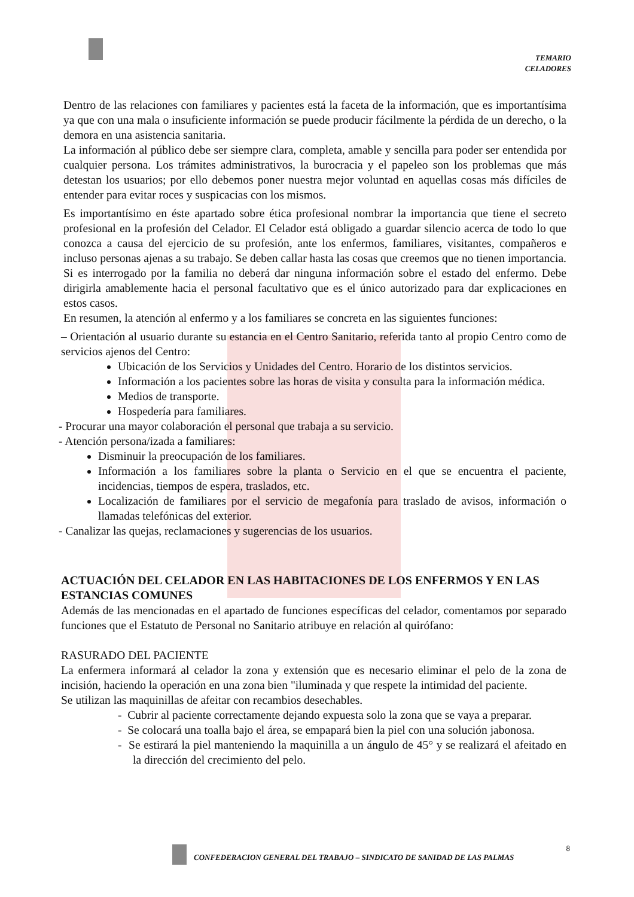TEMARIO
CELADORES
Dentro de las relaciones con familiares y pacientes está la faceta de la información, que es importantísima ya que con una mala o insuficiente información se puede producir fácilmente la pérdida de un derecho, o la demora en una asistencia sanitaria.
La información al público debe ser siempre clara, completa, amable y sencilla para poder ser entendida por cualquier persona. Los trámites administrativos, la burocracia y el papeleo son los problemas que más detestan los usuarios; por ello debemos poner nuestra mejor voluntad en aquellas cosas más difíciles de entender para evitar roces y suspicacias con los mismos.
Es importantísimo en éste apartado sobre ética profesional nombrar la importancia que tiene el secreto profesional en la profesión del Celador. El Celador está obligado a guardar silencio acerca de todo lo que conozca a causa del ejercicio de su profesión, ante los enfermos, familiares, visitantes, compañeros e incluso personas ajenas a su trabajo. Se deben callar hasta las cosas que creemos que no tienen importancia.
Si es interrogado por la familia no deberá dar ninguna información sobre el estado del enfermo. Debe dirigirla amablemente hacia el personal facultativo que es el único autorizado para dar explicaciones en estos casos.
En resumen, la atención al enfermo y a los familiares se concreta en las siguientes funciones:
– Orientación al usuario durante su estancia en el Centro Sanitario, referida tanto al propio Centro como de servicios ajenos del Centro:
Ubicación de los Servicios y Unidades del Centro. Horario de los distintos servicios.
Información a los pacientes sobre las horas de visita y consulta para la información médica.
Medios de transporte.
Hospedería para familiares.
- Procurar una mayor colaboración el personal que trabaja a su servicio.
- Atención persona/izada a familiares:
Disminuir la preocupación de los familiares.
Información a los familiares sobre la planta o Servicio en el que se encuentra el paciente, incidencias, tiempos de espera, traslados, etc.
Localización de familiares por el servicio de megafonía para traslado de avisos, información o llamadas telefónicas del exterior.
- Canalizar las quejas, reclamaciones y sugerencias de los usuarios.
ACTUACIÓN DEL CELADOR EN LAS HABITACIONES DE LOS ENFERMOS Y EN LAS ESTANCIAS COMUNES
Además de las mencionadas en el apartado de funciones específicas del celador, comentamos por separado funciones que el Estatuto de Personal no Sanitario atribuye en relación al quirófano:
RASURADO DEL PACIENTE
La enfermera informará al celador la zona y extensión que es necesario eliminar el pelo de la zona de incisión, haciendo la operación en una zona bien "iluminada y que respete la intimidad del paciente.
Se utilizan las maquinillas de afeitar con recambios desechables.
- Cubrir al paciente correctamente dejando expuesta solo la zona que se vaya a preparar.
- Se colocará una toalla bajo el área, se empapará bien la piel con una solución jabonosa.
- Se estirará la piel manteniendo la maquinilla a un ángulo de 45° y se realizará el afeitado en la dirección del crecimiento del pelo.
8
CONFEDERACION GENERAL DEL TRABAJO – SINDICATO DE SANIDAD DE LAS PALMAS